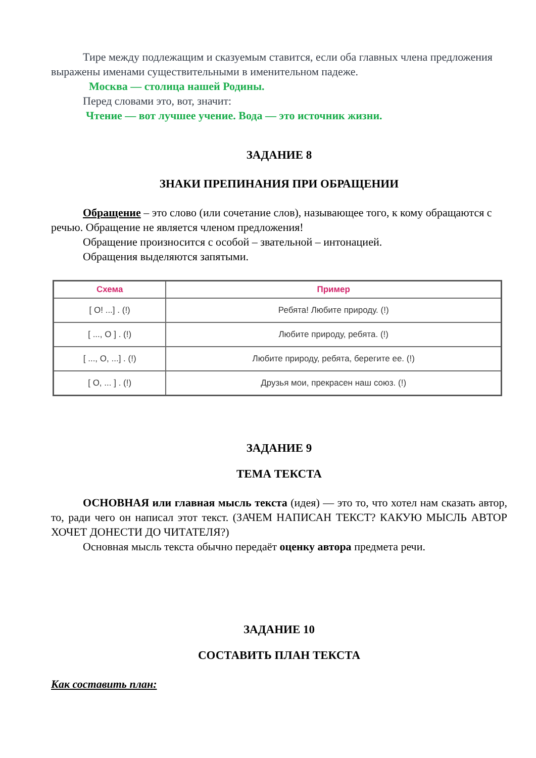Тире между подлежащим и сказуемым ставится, если оба главных члена предложения выражены именами существительными в именительном падеже.
Москва — столица нашей Родины.
Перед словами это, вот, значит:
Чтение — вот лучшее учение. Вода — это источник жизни.
ЗАДАНИЕ 8
ЗНАКИ ПРЕПИНАНИЯ ПРИ ОБРАЩЕНИИ
Обращение – это слово (или сочетание слов), называющее того, к кому обращаются с речью. Обращение не является членом предложения!
Обращение произносится с особой – звательной – интонацией.
Обращения выделяются запятыми.
| Схема | Пример |
| --- | --- |
| [ O! ...] . (!) | Ребята! Любите природу. (!) |
| [ ..., O ] . (!) | Любите природу, ребята. (!) |
| [ ..., O, ...] . (!) | Любите природу, ребята, берегите ее. (!) |
| [ O, ... ] . (!) | Друзья мои, прекрасен наш союз. (!) |
ЗАДАНИЕ 9
ТЕМА ТЕКСТА
ОСНОВНАЯ или главная мысль текста (идея) — это то, что хотел нам сказать автор, то, ради чего он написал этот текст. (ЗАЧЕМ НАПИСАН ТЕКСТ? КАКУЮ МЫСЛЬ АВТОР ХОЧЕТ ДОНЕСТИ ДО ЧИТАТЕЛЯ?)
Основная мысль текста обычно передаёт оценку автора предмета речи.
ЗАДАНИЕ 10
СОСТАВИТЬ ПЛАН ТЕКСТА
Как составить план: